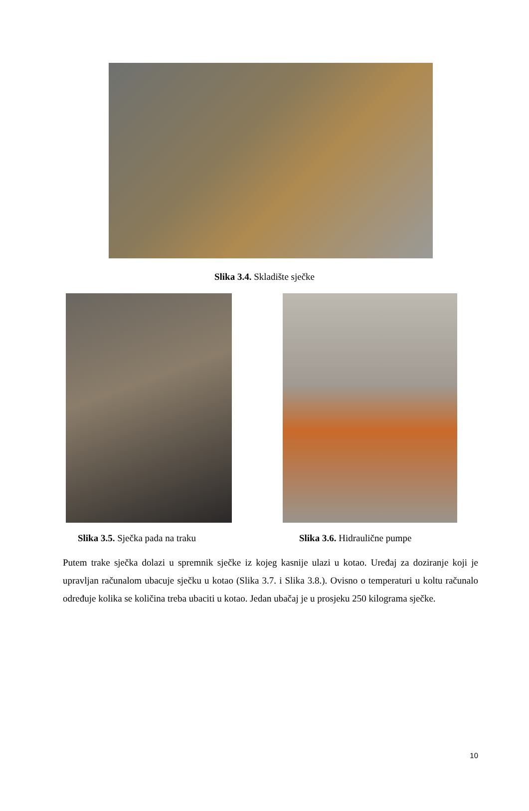Slika 3.4. Skladište sječke
Slika 3.5. Sječka pada na traku Slika 3.6. Hidraulične pumpe
Putem trake sječka dolazi u spremnik sječke iz kojeg kasnije ulazi u kotao. Uređaj za doziranje koji je upravljan računalom ubacuje sječku u kotao (Slika 3.7. i Slika 3.8.). Ovisno o temperaturi u koltu računalo određuje kolika se količina treba ubaciti u kotao. Jedan ubačaj je u prosjeku 250 kilograma sječke.
10